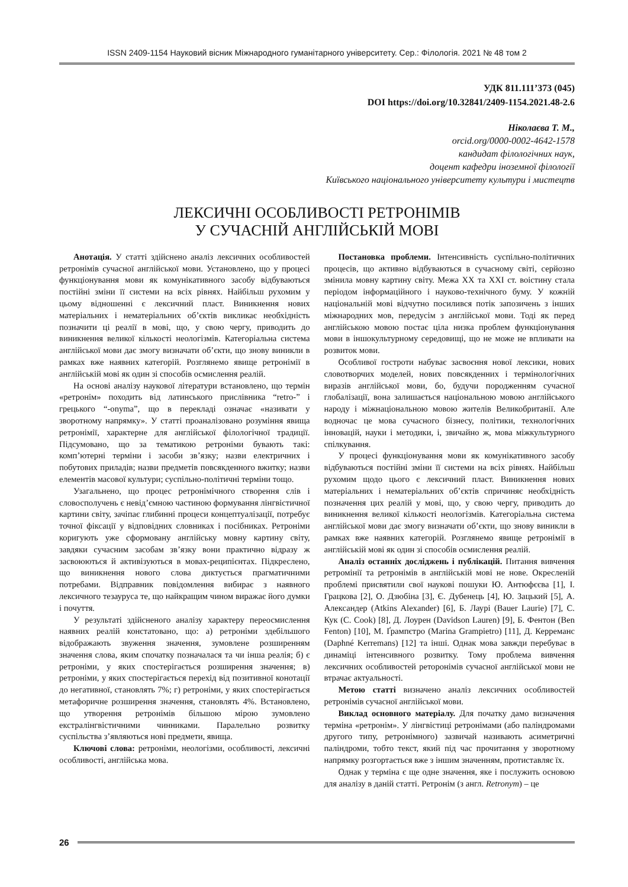ISSN 2409-1154 Науковий вісник Міжнародного гуманітарного університету. Сер.: Філологія. 2021 № 48 том 2
УДК 811.111’373 (045)
DOI https://doi.org/10.32841/2409-1154.2021.48-2.6
Ніколаєва Т. М.,
orcid.org/0000-0002-4642-1578
кандидат філологічних наук,
доцент кафедри іноземної філології
Київського національного університету культури і мистецтв
ЛЕКСИЧНІ ОСОБЛИВОСТІ РЕТРОНІМІВ
У СУЧАСНІЙ АНГЛІЙСЬКІЙ МОВІ
Анотація. У статті здійснено аналіз лексичних особливостей ретронімів сучасної англійської мови. Установлено, що у процесі функціонування мови як комунікативного засобу відбуваються постійні зміни її системи на всіх рівнях. Найбільш рухомим у цьому відношенні є лексичний пласт. Виникнення нових матеріальних і нематеріальних об’єктів викликає необхідність позначити ці реалії в мові, що, у свою чергу, приводить до виникнення великої кількості неологізмів. Категоріальна система англійської мови дає змогу визначати об’єкти, що знову виникли в рамках вже наявних категорій. Розглянемо явище ретронімії в англійській мові як один зі способів осмислення реалій.
На основі аналізу наукової літератури встановлено, що термін «ретронім» походить від латинського прислівника “retro-” і грецького “-onyma”, що в перекладі означає «називати у зворотному напрямку». У статті проаналізовано розуміння явища ретронімії, характерне для англійської філологічної традиції. Підсумовано, що за тематикою ретроніми бувають такі: комп’ютерні терміни і засоби зв’язку; назви електричних і побутових приладів; назви предметів повсякденного вжитку; назви елементів масової культури; суспільно-політичні терміни тощо.
Узагальнено, що процес ретронімічного створення слів і словосполучень є невід’ємною частиною формування лінгвістичної картини світу, зачіпає глибинні процеси концептуалізації, потребує точної фіксації у відповідних словниках і посібниках. Ретроніми коригують уже сформовану англійську мовну картину світу, завдяки сучасним засобам зв’язку вони практично відразу ж засвоюються й активізуються в мовах-реципієнтах. Підкреслено, що виникнення нового слова диктується прагматичними потребами. Відправник повідомлення вибирає з наявного лексичного тезауруса те, що найкращим чином виражає його думки і почуття.
У результаті здійсненого аналізу характеру переосмислення наявних реалій констатовано, що: а) ретроніми здебільшого відображають звуження значення, зумовлене розширенням значення слова, яким спочатку позначалася та чи інша реалія; б) є ретроніми, у яких спостерігається розширення значення; в) ретроніми, у яких спостерігається перехід від позитивної конотації до негативної, становлять 7%; г) ретроніми, у яких спостерігається метафоричне розширення значення, становлять 4%. Встановлено, що утворення ретронімів більшою мірою зумовлено екстралінгвістичними чинниками. Паралельно розвитку суспільства з’являються нові предмети, явища.
Ключові слова: ретроніми, неологізми, особливості, лексичні особливості, англійська мова.
Постановка проблеми. Інтенсивність суспільно-політичних процесів, що активно відбуваються в сучасному світі, серйозно змінила мовну картину світу. Межа XX та XXI ст. воістину стала періодом інформаційного і науково-технічного буму. У кожній національній мові відчутно посилився потік запозичень з інших міжнародних мов, передусім з англійської мови. Тоді як перед англійською мовою постає ціла низка проблем функціонування мови в іншокультурному середовищі, що не може не впливати на розвиток мови.
Особливої гостроти набуває засвоєння нової лексики, нових словотворчих моделей, нових повсякденних і термінологічних виразів англійської мови, бо, будучи породженням сучасної глобалізації, вона залишається національною мовою англійського народу і міжнаціональною мовою жителів Великобританії. Але водночас це мова сучасного бізнесу, політики, технологічних інновацій, науки і методики, і, звичайно ж, мова міжкультурного спілкування.
У процесі функціонування мови як комунікативного засобу відбуваються постійні зміни її системи на всіх рівнях. Найбільш рухомим щодо цього є лексичний пласт. Виникнення нових матеріальних і нематеріальних об’єктів спричиняє необхідність позначення цих реалій у мові, що, у свою чергу, приводить до виникнення великої кількості неологізмів. Категоріальна система англійської мови дає змогу визначати об’єкти, що знову виникли в рамках вже наявних категорій. Розглянемо явище ретронімії в англійській мові як один зі способів осмислення реалій.
Аналіз останніх досліджень і публікацій. Питання вивчення ретромінії та ретронімів в англійській мові не нове. Окресленій проблемі присвятили свої наукові пошуки Ю. Антюфєєва [1], І. Грацкова [2], О. Дзюбіна [3], Є. Дубенець [4], Ю. Зацький [5], А. Александер (Atkins Alexander) [6], Б. Лаурі (Bauer Laurie) [7], С. Кук (C. Cook) [8], Д. Лоурен (Davidson Lauren) [9], Б. Фентон (Ben Fenton) [10], М. Ґрампєтро (Marina Grampietro) [11], Д. Керреманс (Daphné Kerremans) [12] та інші. Однак мова завжди перебуває в динаміці інтенсивного розвитку. Тому проблема вивчення лексичних особливостей реторонімів сучасної англійської мови не втрачає актуальності.
Метою статті визначено аналіз лексичних особливостей ретронімів сучасної англійської мови.
Виклад основного матеріалу. Для початку дамо визначення терміна «ретронім». У лінгвістиці ретронімами (або паліндромами другого типу, ретронімного) зазвичай називають асиметричні паліндроми, тобто текст, який під час прочитання у зворотному напрямку розгортається вже з іншим значенням, протиставляє їх.
Однак у терміна є ще одне значення, яке і послужить основою для аналізу в даній статті. Ретронім (з англ. Retronym) – це
26